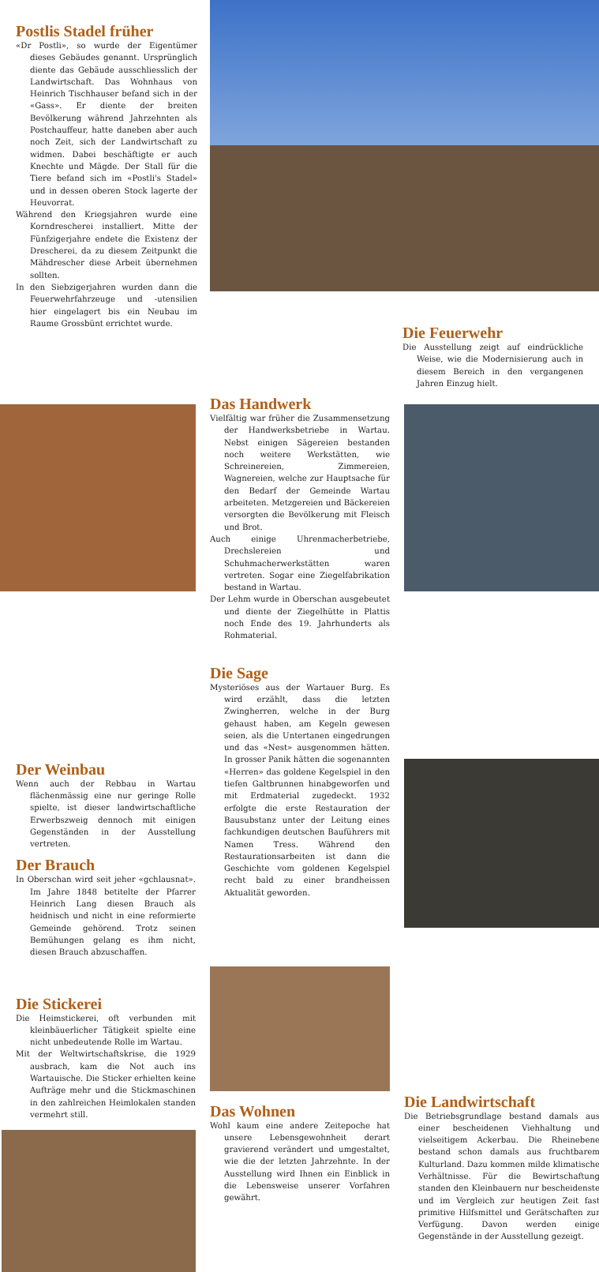Postlis Stadel früher
«Dr Postli», so wurde der Eigentümer dieses Gebäudes genannt. Ursprünglich diente das Gebäude ausschliesslich der Landwirtschaft. Das Wohnhaus von Heinrich Tischhauser befand sich in der «Gass». Er diente der breiten Bevölkerung während Jahrzehnten als Postchauffeur, hatte daneben aber auch noch Zeit, sich der Landwirtschaft zu widmen. Dabei beschäftigte er auch Knechte und Mägde. Der Stall für die Tiere befand sich im «Postli's Stadel» und in dessen oberen Stock lagerte der Heuvorrat.
Während den Kriegsjahren wurde eine Korndrescherei installiert. Mitte der Fünfzigerjahre endete die Existenz der Drescherei, da zu diesem Zeitpunkt die Mähdrescher diese Arbeit übernehmen sollten.
In den Siebzigerjahren wurden dann die Feuerwehrfahrzeuge und -utensilien hier eingelagert bis ein Neubau im Raume Grossbünt errichtet wurde.
Die Feuerwehr
Die Ausstellung zeigt auf eindrückliche Weise, wie die Modernisierung auch in diesem Bereich in den vergangenen Jahren Einzug hielt.
Das Handwerk
Vielfältig war früher die Zusammensetzung der Handwerksbetriebe in Wartau. Nebst einigen Sägereien bestanden noch weitere Werkstätten, wie Schreinereien, Zimmereien, Wagnereien, welche zur Hauptsache für den Bedarf der Gemeinde Wartau arbeiteten. Metzgereien und Bäckereien versorgten die Bevölkerung mit Fleisch und Brot.
Auch einige Uhrenmacherbetriebe, Drechslereien und Schuhmacherwerkstätten waren vertreten. Sogar eine Ziegelfabrikation bestand in Wartau.
Der Lehm wurde in Oberschan ausgebeutet und diente der Ziegelhütte in Plattis noch Ende des 19. Jahrhunderts als Rohmaterial.
Der Weinbau
Wenn auch der Rebbau in Wartau flächenmässig eine nur geringe Rolle spielte, ist dieser landwirtschaftliche Erwerbszweig dennoch mit einigen Gegenständen in der Ausstellung vertreten.
Der Brauch
In Oberschan wird seit jeher «gchlausnat». Im Jahre 1848 betitelte der Pfarrer Heinrich Lang diesen Brauch als heidnisch und nicht in eine reformierte Gemeinde gehörend. Trotz seinen Bemühungen gelang es ihm nicht, diesen Brauch abzuschaffen.
Die Sage
Mysteriöses aus der Wartauer Burg. Es wird erzählt, dass die letzten Zwingherren, welche in der Burg gehaust haben, am Kegeln gewesen seien, als die Untertanen eingedrungen und das «Nest» ausgenommen hätten. In grosser Panik hätten die sogenannten «Herren» das goldene Kegelspiel in den tiefen Galtbrunnen hinabgeworfen und mit Erdmaterial zugedeckt. 1932 erfolgte die erste Restauration der Bausubstanz unter der Leitung eines fachkundigen deutschen Bauführers mit Namen Tress. Während den Restaurationsarbeiten ist dann die Geschichte vom goldenen Kegelspiel recht bald zu einer brandheissen Aktualität geworden.
Die Stickerei
Die Heimstickerei, oft verbunden mit kleinbäuerlicher Tätigkeit spielte eine nicht unbedeutende Rolle im Wartau.
Mit der Weltwirtschaftskrise, die 1929 ausbrach, kam die Not auch ins Wartauische. Die Sticker erhielten keine Aufträge mehr und die Stickmaschinen in den zahlreichen Heimlokalen standen vermehrt still.
Das Wohnen
Wohl kaum eine andere Zeitepoche hat unsere Lebensgewohnheit derart gravierend verändert und umgestaltet, wie die der letzten Jahrzehnte. In der Ausstellung wird Ihnen ein Einblick in die Lebensweise unserer Vorfahren gewährt.
Die Landwirtschaft
Die Betriebsgrundlage bestand damals aus einer bescheidenen Viehhaltung und vielseitigem Ackerbau. Die Rheinebene bestand schon damals aus fruchtbarem Kulturland. Dazu kommen milde klimatische Verhältnisse. Für die Bewirtschaftung standen den Kleinbauern nur bescheidenste und im Vergleich zur heutigen Zeit fast primitive Hilfsmittel und Gerätschaften zur Verfügung. Davon werden einige Gegenstände in der Ausstellung gezeigt.